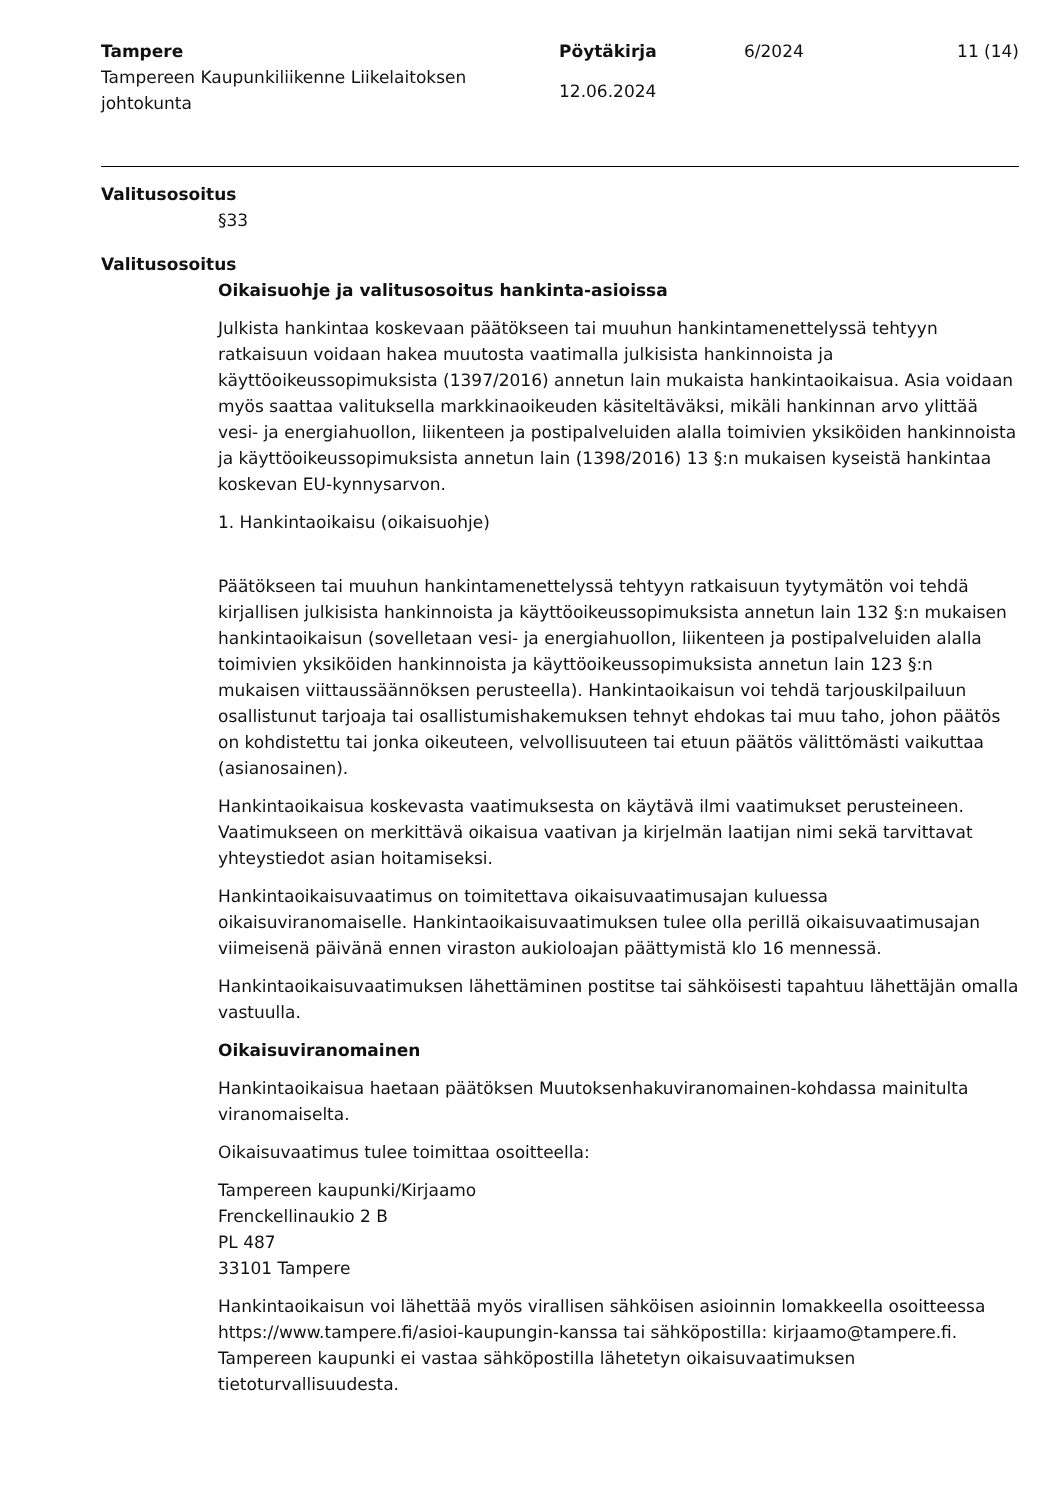Tampere
Tampereen Kaupunkiliikenne Liikelaitoksen johtokunta
Pöytäkirja
12.06.2024
6/2024 11 (14)
Valitusosoitus
§33
Valitusosoitus
Oikaisuohje ja valitusosoitus hankinta-asioissa
Julkista hankintaa koskevaan päätökseen tai muuhun hankintamenettelyssä tehtyyn ratkaisuun voidaan hakea muutosta vaatimalla julkisista hankinnoista ja käyttöoikeussopimuksista (1397/2016) annetun lain mukaista hankintaoikaisua. Asia voidaan myös saattaa valituksella markkinaoikeuden käsiteltäväksi, mikäli hankinnan arvo ylittää vesi- ja energiahuollon, liikenteen ja postipalveluiden alalla toimivien yksiköiden hankinnoista ja käyttöoikeussopimuksista annetun lain (1398/2016) 13 §:n mukaisen kyseistä hankintaa koskevan EU-kynnysarvon.
1. Hankintaoikaisu (oikaisuohje)
Päätökseen tai muuhun hankintamenettelyssä tehtyyn ratkaisuun tyytymätön voi tehdä kirjallisen julkisista hankinnoista ja käyttöoikeussopimuksista annetun lain 132 §:n mukaisen hankintaoikaisun (sovelletaan vesi- ja energiahuollon, liikenteen ja postipalveluiden alalla toimivien yksiköiden hankinnoista ja käyttöoikeussopimuksista annetun lain 123 §:n mukaisen viittaussäännöksen perusteella). Hankintaoikaisun voi tehdä tarjouskilpailuun osallistunut tarjoaja tai osallistumishakemuksen tehnyt ehdokas tai muu taho, johon päätös on kohdistettu tai jonka oikeuteen, velvollisuuteen tai etuun päätös välittömästi vaikuttaa (asianosainen).
Hankintaoikaisua koskevasta vaatimuksesta on käytävä ilmi vaatimukset perusteineen. Vaatimukseen on merkittävä oikaisua vaativan ja kirjelmän laatijan nimi sekä tarvittavat yhteystiedot asian hoitamiseksi.
Hankintaoikaisuvaatimus on toimitettava oikaisuvaatimusajan kuluessa oikaisuviranomaiselle. Hankintaoikaisuvaatimuksen tulee olla perillä oikaisuvaatimusajan viimeisenä päivänä ennen viraston aukioloajan päättymistä klo 16 mennessä.
Hankintaoikaisuvaatimuksen lähettäminen postitse tai sähköisesti tapahtuu lähettäjän omalla vastuulla.
Oikaisuviranomainen
Hankintaoikaisua haetaan päätöksen Muutoksenhakuviranomainen-kohdassa mainitulta viranomaiselta.
Oikaisuvaatimus tulee toimittaa osoitteella:
Tampereen kaupunki/Kirjaamo
Frenckellinaukio 2 B
PL 487
33101 Tampere
Hankintaoikaisun voi lähettää myös virallisen sähköisen asioinnin lomakkeella osoitteessa https://www.tampere.fi/asioi-kaupungin-kanssa tai sähköpostilla: kirjaamo@tampere.fi. Tampereen kaupunki ei vastaa sähköpostilla lähetetyn oikaisuvaatimuksen tietoturvallisuudesta.